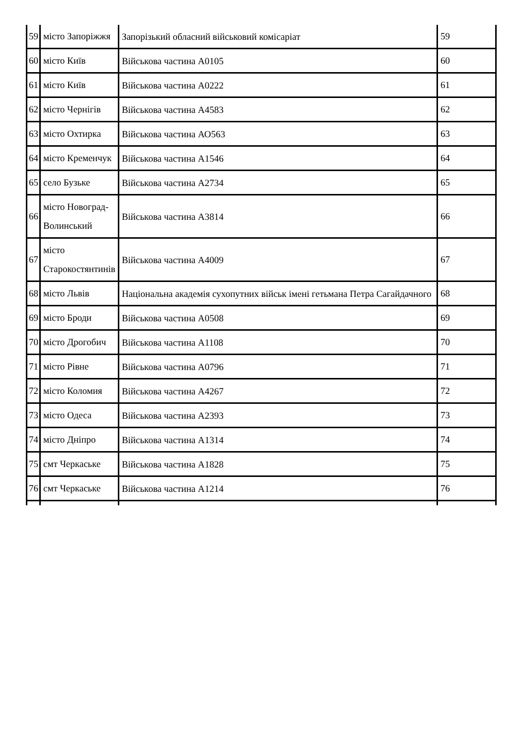| 59 | місто Запоріжжя | Запорізький обласний військовий комісаріат | 59 |
| 60 | місто Київ | Військова частина А0105 | 60 |
| 61 | місто Київ | Військова частина А0222 | 61 |
| 62 | місто Чернігів | Військова частина А4583 | 62 |
| 63 | місто Охтирка | Військова частина АО563 | 63 |
| 64 | місто Кременчук | Військова частина А1546 | 64 |
| 65 | село Бузьке | Військова частина А2734 | 65 |
| 66 | місто Новоград- Волинський | Військова частина А3814 | 66 |
| 67 | місто Старокостянтинів | Військова частина А4009 | 67 |
| 68 | місто Львів | Національна академія сухопутних військ імені гетьмана Петра Сагайдачного | 68 |
| 69 | місто Броди | Військова частина А0508 | 69 |
| 70 | місто Дрогобич | Військова частина А1108 | 70 |
| 71 | місто Рівне | Військова частина А0796 | 71 |
| 72 | місто Коломия | Військова частина А4267 | 72 |
| 73 | місто Одеса | Військова частина А2393 | 73 |
| 74 | місто Дніпро | Військова частина А1314 | 74 |
| 75 | смт Черкаське | Військова частина А1828 | 75 |
| 76 | смт Черкаське | Військова частина А1214 | 76 |